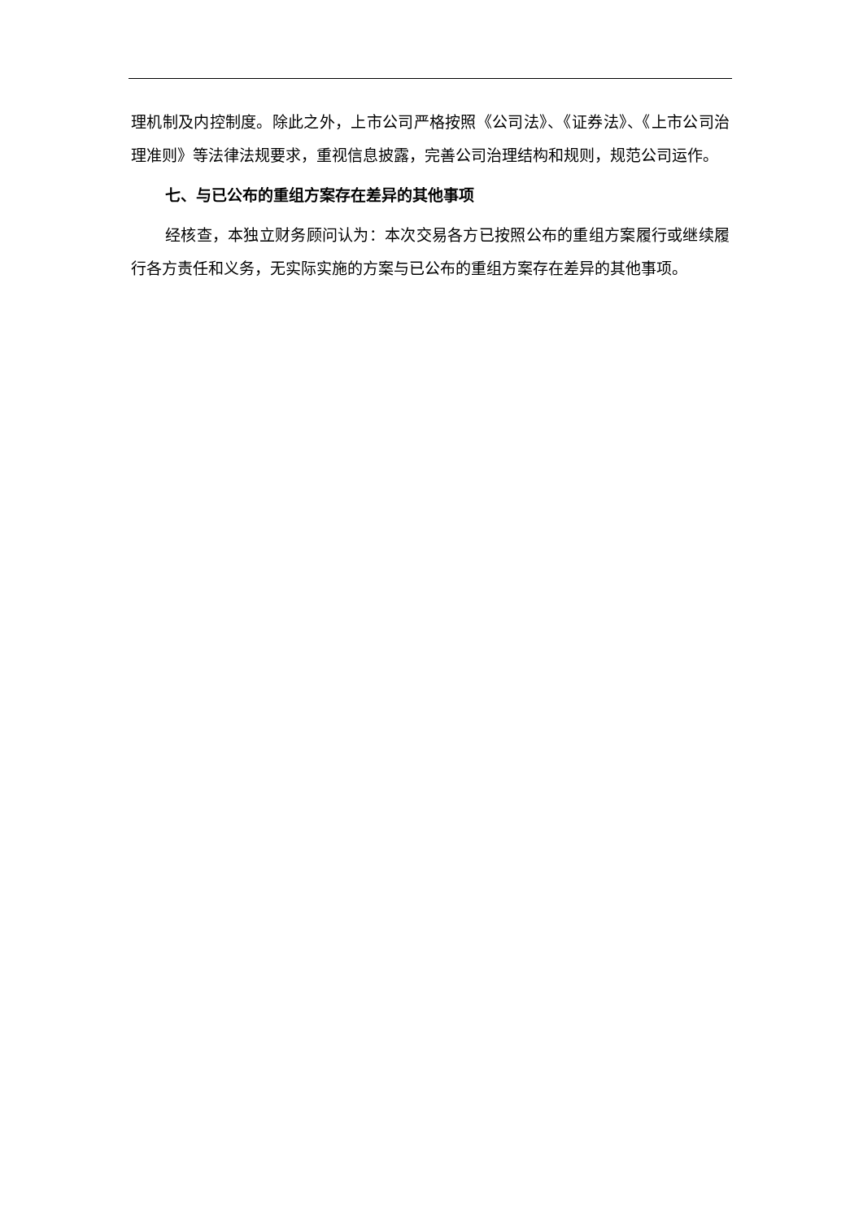理机制及内控制度。除此之外，上市公司严格按照《公司法》、《证券法》、《上市公司治理准则》等法律法规要求，重视信息披露，完善公司治理结构和规则，规范公司运作。
七、与已公布的重组方案存在差异的其他事项
经核查，本独立财务顾问认为：本次交易各方已按照公布的重组方案履行或继续履行各方责任和义务，无实际实施的方案与已公布的重组方案存在差异的其他事项。